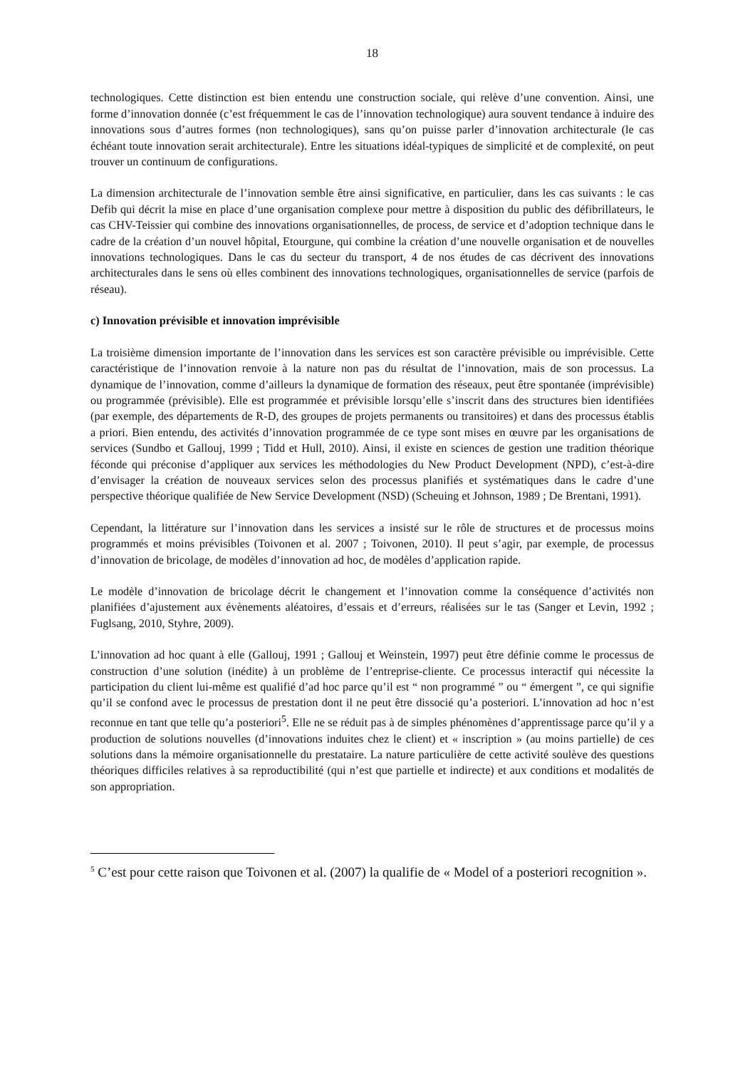18
technologiques. Cette distinction est bien entendu une construction sociale, qui relève d’une convention. Ainsi, une forme d’innovation donnée (c’est fréquemment le cas de l’innovation technologique) aura souvent tendance à induire des innovations sous d’autres formes (non technologiques), sans qu’on puisse parler d’innovation architecturale (le cas échéant toute innovation serait architecturale). Entre les situations idéal-typiques de simplicité et de complexité, on peut trouver un continuum de configurations.
La dimension architecturale de l’innovation semble être ainsi significative, en particulier, dans les cas suivants : le cas Defib qui décrit la mise en place d’une organisation complexe pour mettre à disposition du public des défibrillateurs, le cas CHV-Teissier qui combine des innovations organisationnelles, de process, de service et d’adoption technique dans le cadre de la création d’un nouvel hôpital, Etourgune, qui combine la création d’une nouvelle organisation et de nouvelles innovations technologiques. Dans le cas du secteur du transport, 4 de nos études de cas décrivent des innovations architecturales dans le sens où elles combinent des innovations technologiques, organisationnelles de service (parfois de réseau).
c) Innovation prévisible et innovation imprévisible
La troisième dimension importante de l’innovation dans les services est son caractère prévisible ou imprévisible. Cette caractéristique de l’innovation renvoie à la nature non pas du résultat de l’innovation, mais de son processus. La dynamique de l’innovation, comme d’ailleurs la dynamique de formation des réseaux, peut être spontanée (imprévisible) ou programmée (prévisible). Elle est programmée et prévisible lorsqu’elle s’inscrit dans des structures bien identifiées (par exemple, des départements de R-D, des groupes de projets permanents ou transitoires) et dans des processus établis a priori. Bien entendu, des activités d’innovation programmée de ce type sont mises en œuvre par les organisations de services (Sundbo et Gallouj, 1999 ; Tidd et Hull, 2010). Ainsi, il existe en sciences de gestion une tradition théorique féconde qui préconise d’appliquer aux services les méthodologies du New Product Development (NPD), c’est-à-dire d’envisager la création de nouveaux services selon des processus planifiés et systématiques dans le cadre d’une perspective théorique qualifiée de New Service Development (NSD) (Scheuing et Johnson, 1989 ; De Brentani, 1991).
Cependant, la littérature sur l’innovation dans les services a insisté sur le rôle de structures et de processus moins programmés et moins prévisibles (Toivonen et al. 2007 ; Toivonen, 2010). Il peut s’agir, par exemple, de processus d’innovation de bricolage, de modèles d’innovation ad hoc, de modèles d’application rapide.
Le modèle d’innovation de bricolage décrit le changement et l’innovation comme la conséquence d’activités non planifiées d’ajustement aux évènements aléatoires, d’essais et d’erreurs, réalisées sur le tas (Sanger et Levin, 1992 ; Fuglsang, 2010, Styhre, 2009).
L’innovation ad hoc quant à elle (Gallouj, 1991 ; Gallouj et Weinstein, 1997) peut être définie comme le processus de construction d’une solution (inédite) à un problème de l’entreprise-cliente. Ce processus interactif qui nécessite la participation du client lui-même est qualifié d’ad hoc parce qu’il est “ non programmé ” ou “ émergent ”, ce qui signifie qu’il se confond avec le processus de prestation dont il ne peut être dissocié qu’a posteriori. L’innovation ad hoc n’est reconnue en tant que telle qu’a posteriori<sup>5</sup>. Elle ne se réduit pas à de simples phénomènes d’apprentissage parce qu’il y a production de solutions nouvelles (d’innovations induites chez le client) et « inscription » (au moins partielle) de ces solutions dans la mémoire organisationnelle du prestataire. La nature particulière de cette activité soulève des questions théoriques difficiles relatives à sa reproductibilité (qui n’est que partielle et indirecte) et aux conditions et modalités de son appropriation.
<sup>5</sup> C’est pour cette raison que Toivonen et al. (2007) la qualifie de « Model of a posteriori recognition ».